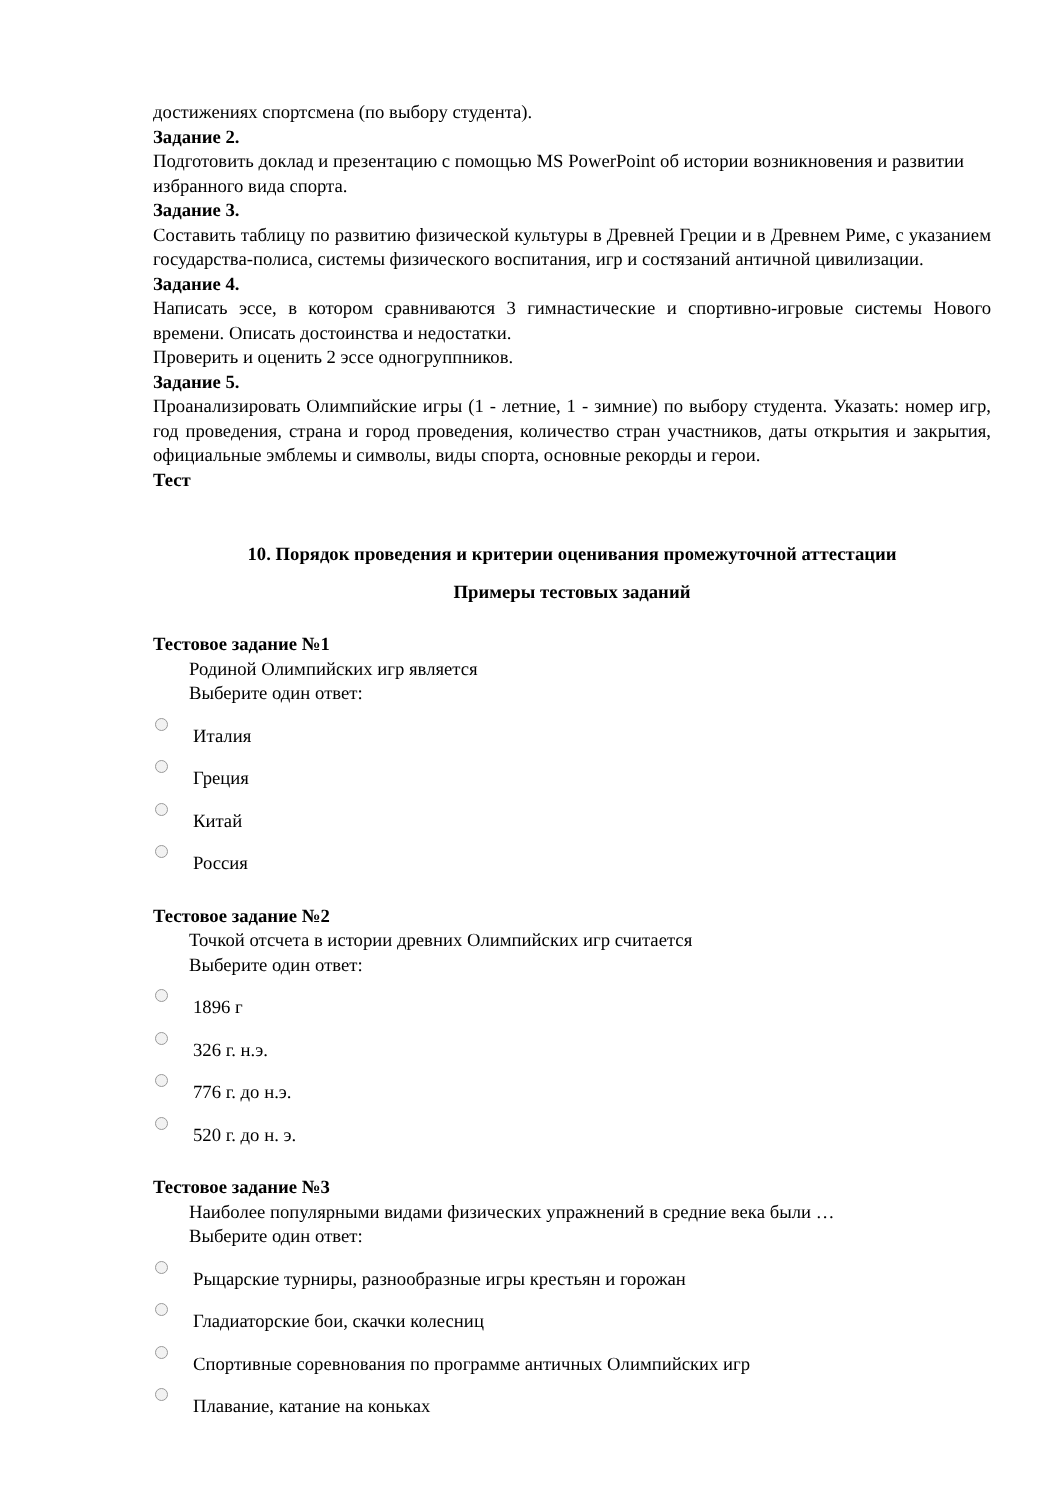достижениях спортсмена (по выбору студента).
Задание 2.
Подготовить доклад и презентацию с помощью MS PowerPoint об истории возникновения и развитии избранного вида спорта.
Задание 3.
Составить таблицу по развитию физической культуры в Древней Греции и в Древнем Риме, с указанием государства-полиса, системы физического воспитания, игр и состязаний античной цивилизации.
Задание 4.
Написать эссе, в котором сравниваются 3 гимнастические и спортивно-игровые системы Нового времени. Описать достоинства и недостатки.
Проверить и оценить 2 эссе одногруппников.
Задание 5.
Проанализировать Олимпийские игры (1 - летние, 1 - зимние) по выбору студента. Указать: номер игр, год проведения, страна и город проведения, количество стран участников, даты открытия и закрытия, официальные эмблемы и символы, виды спорта, основные рекорды и герои.
Тест
10. Порядок проведения и критерии оценивания промежуточной аттестации
Примеры тестовых заданий
Тестовое задание №1
Родиной Олимпийских игр является
Выберите один ответ:
Италия
Греция
Китай
Россия
Тестовое задание №2
Точкой отсчета в истории древних Олимпийских игр считается
Выберите один ответ:
1896 г
326 г. н.э.
776 г. до н.э.
520 г. до н. э.
Тестовое задание №3
Наиболее популярными видами физических упражнений в средние века были …
Выберите один ответ:
Рыцарские турниры, разнообразные игры крестьян и горожан
Гладиаторские бои, скачки колесниц
Спортивные соревнования по программе античных Олимпийских игр
Плавание, катание на коньках